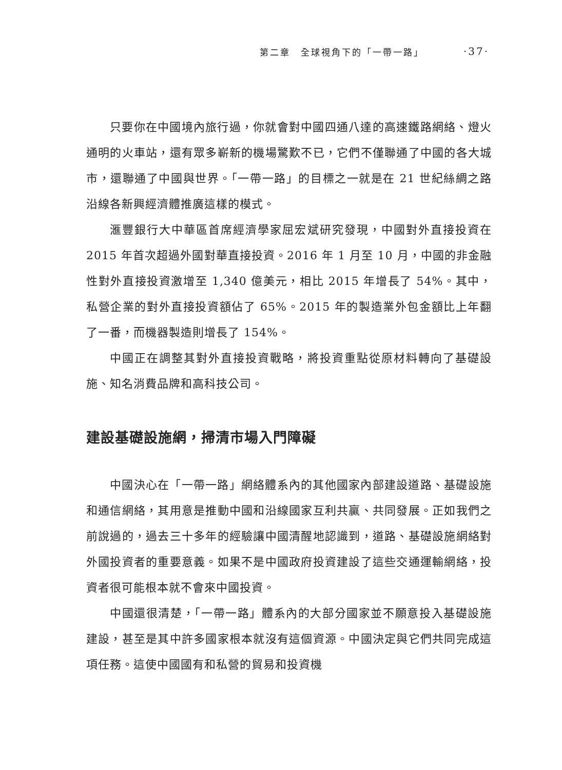第二章　全球視角下的「一帶一路」 ·37·
只要你在中國境內旅行過，你就會對中國四通八達的高速鐵路網絡、燈火通明的火車站，還有眾多嶄新的機場驚歎不已，它們不僅聯通了中國的各大城市，還聯通了中國與世界。「一帶一路」的目標之一就是在 21 世紀絲綢之路沿線各新興經濟體推廣這樣的模式。
滙豐銀行大中華區首席經濟學家屈宏斌研究發現，中國對外直接投資在 2015 年首次超過外國對華直接投資。2016 年 1 月至 10 月，中國的非金融性對外直接投資激增至 1,340 億美元，相比 2015 年增長了 54%。其中，私營企業的對外直接投資額佔了 65%。2015 年的製造業外包金額比上年翻了一番，而機器製造則增長了 154%。
中國正在調整其對外直接投資戰略，將投資重點從原材料轉向了基礎設施、知名消費品牌和高科技公司。
建設基礎設施網，掃清市場入門障礙
中國決心在「一帶一路」網絡體系內的其他國家內部建設道路、基礎設施和通信網絡，其用意是推動中國和沿線國家互利共贏、共同發展。正如我們之前說過的，過去三十多年的經驗讓中國清醒地認識到，道路、基礎設施網絡對外國投資者的重要意義。如果不是中國政府投資建設了這些交通運輸網絡，投資者很可能根本就不會來中國投資。
中國還很清楚，「一帶一路」體系內的大部分國家並不願意投入基礎設施建設，甚至是其中許多國家根本就沒有這個資源。中國決定與它們共同完成這項任務。這使中國國有和私營的貿易和投資機